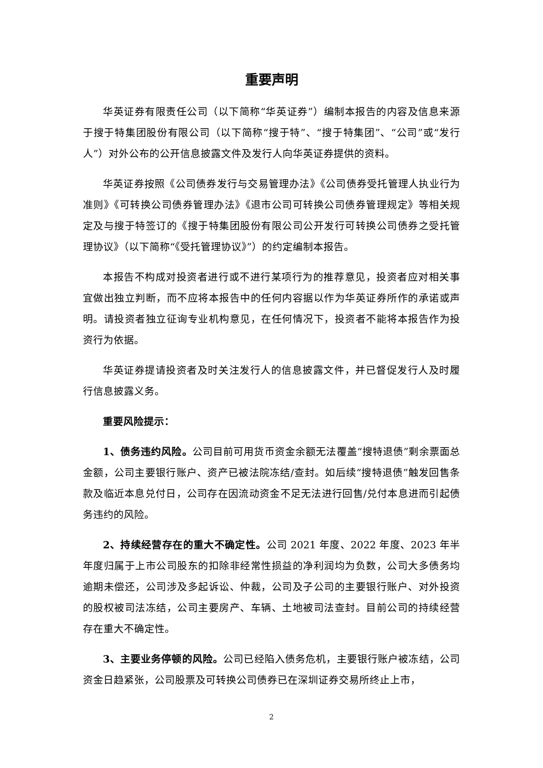重要声明
华英证券有限责任公司（以下简称“华英证券”）编制本报告的内容及信息来源于搜于特集团股份有限公司（以下简称“搜于特”、“搜于特集团”、“公司”或“发行人”）对外公布的公开信息披露文件及发行人向华英证券提供的资料。
华英证券按照《公司债券发行与交易管理办法》《公司债券受托管理人执业行为准则》《可转换公司债券管理办法》《退市公司可转换公司债券管理规定》等相关规定及与搜于特签订的《搜于特集团股份有限公司公开发行可转换公司债券之受托管理协议》（以下简称“《受托管理协议》”）的约定编制本报告。
本报告不构成对投资者进行或不进行某项行为的推荐意见，投资者应对相关事宜做出独立判断，而不应将本报告中的任何内容据以作为华英证券所作的承诺或声明。请投资者独立征询专业机构意见，在任何情况下，投资者不能将本报告作为投资行为依据。
华英证券提请投资者及时关注发行人的信息披露文件，并已督促发行人及时履行信息披露义务。
重要风险提示：
1、债务违约风险。公司目前可用货币资金余额无法覆盖“搜特退债”剩余票面总金额，公司主要银行账户、资产已被法院冻结/查封。如后续“搜特退债”触发回售条款及临近本息兑付日，公司存在因流动资金不足无法进行回售/兑付本息进而引起债务违约的风险。
2、持续经营存在的重大不确定性。公司 2021 年度、2022 年度、2023 年半年度归属于上市公司股东的扣除非经常性损益的净利润均为负数，公司大多债务均逾期未偿还，公司涉及多起诉讼、仲裁，公司及子公司的主要银行账户、对外投资的股权被司法冻结，公司主要房产、车辆、土地被司法查封。目前公司的持续经营存在重大不确定性。
3、主要业务停顿的风险。公司已经陷入债务危机，主要银行账户被冻结，公司资金日趋紧张，公司股票及可转换公司债券已在深圳证券交易所终止上市，
2